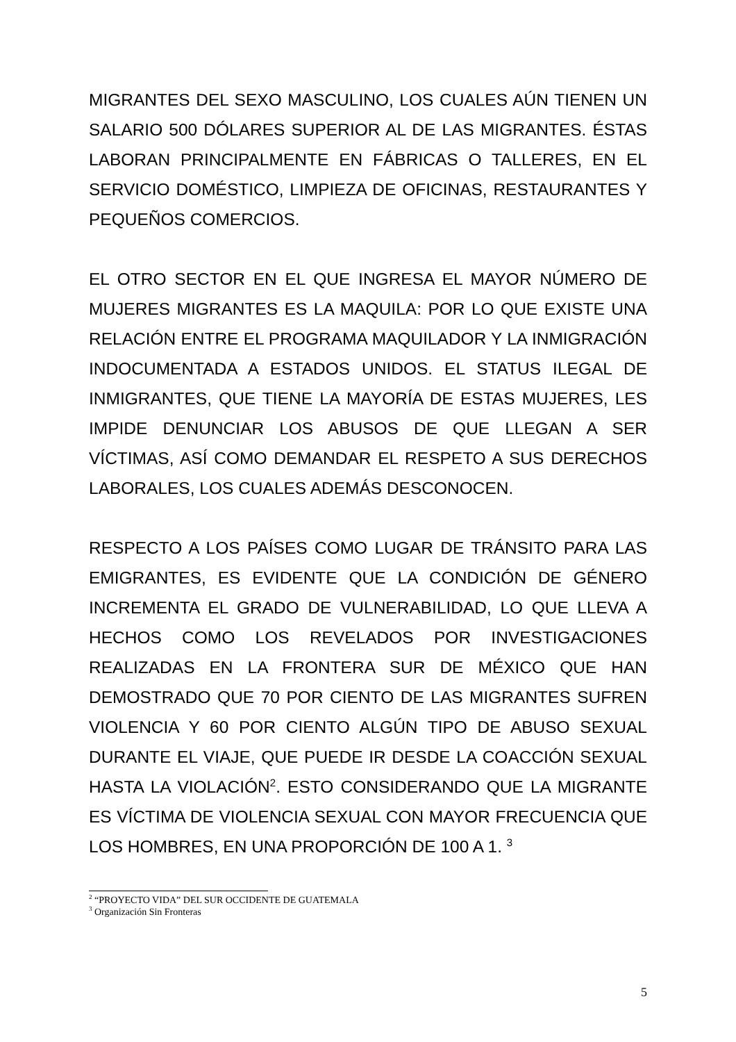MIGRANTES DEL SEXO MASCULINO, LOS CUALES AÚN TIENEN UN SALARIO 500 DÓLARES SUPERIOR AL DE LAS MIGRANTES. ÉSTAS LABORAN PRINCIPALMENTE EN FÁBRICAS O TALLERES, EN EL SERVICIO DOMÉSTICO, LIMPIEZA DE OFICINAS, RESTAURANTES Y PEQUEÑOS COMERCIOS.
EL OTRO SECTOR EN EL QUE INGRESA EL MAYOR NÚMERO DE MUJERES MIGRANTES ES LA MAQUILA: POR LO QUE EXISTE UNA RELACIÓN ENTRE EL PROGRAMA MAQUILADOR Y LA INMIGRACIÓN INDOCUMENTADA A ESTADOS UNIDOS. EL STATUS ILEGAL DE INMIGRANTES, QUE TIENE LA MAYORÍA DE ESTAS MUJERES, LES IMPIDE DENUNCIAR LOS ABUSOS DE QUE LLEGAN A SER VÍCTIMAS, ASÍ COMO DEMANDAR EL RESPETO A SUS DERECHOS LABORALES, LOS CUALES ADEMÁS DESCONOCEN.
RESPECTO A LOS PAÍSES COMO LUGAR DE TRÁNSITO PARA LAS EMIGRANTES, ES EVIDENTE QUE LA CONDICIÓN DE GÉNERO INCREMENTA EL GRADO DE VULNERABILIDAD, LO QUE LLEVA A HECHOS COMO LOS REVELADOS POR INVESTIGACIONES REALIZADAS EN LA FRONTERA SUR DE MÉXICO QUE HAN DEMOSTRADO QUE 70 POR CIENTO DE LAS MIGRANTES SUFREN VIOLENCIA Y 60 POR CIENTO ALGÚN TIPO DE ABUSO SEXUAL DURANTE EL VIAJE, QUE PUEDE IR DESDE LA COACCIÓN SEXUAL HASTA LA VIOLACIÓN<sup>2</sup>. ESTO CONSIDERANDO QUE LA MIGRANTE ES VÍCTIMA DE VIOLENCIA SEXUAL CON MAYOR FRECUENCIA QUE LOS HOMBRES, EN UNA PROPORCIÓN DE 100 A 1. <sup>3</sup>
<sup>2</sup> “PROYECTO VIDA” DEL SUR OCCIDENTE DE GUATEMALA
<sup>3</sup> Organización Sin Fronteras
5